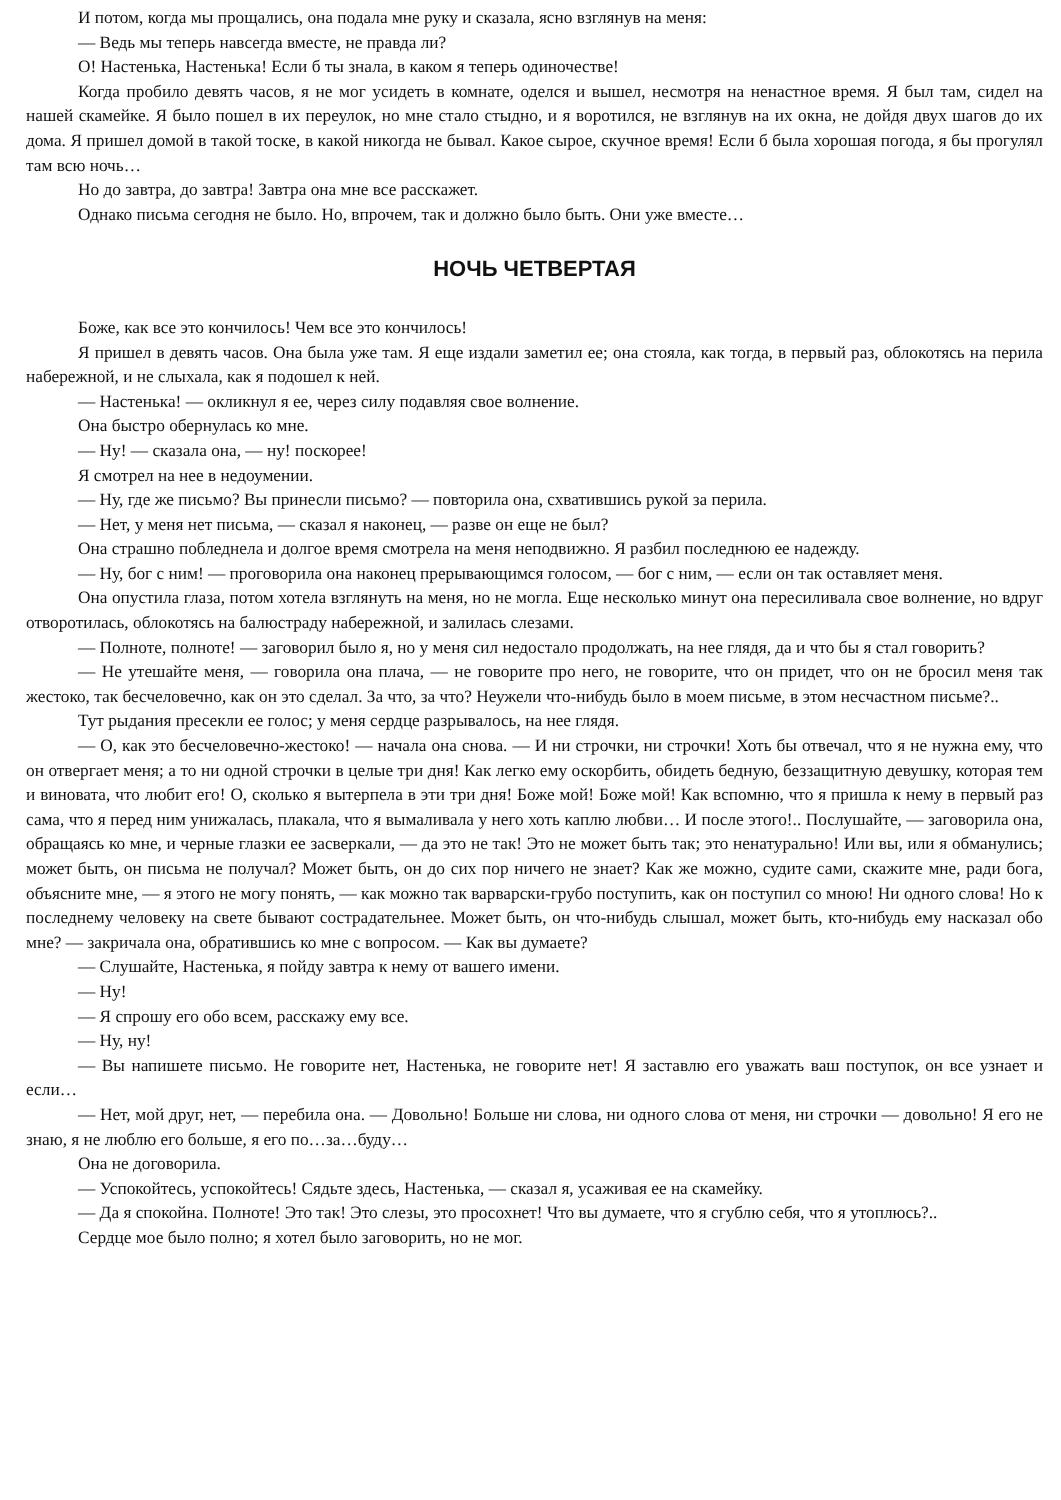И потом, когда мы прощались, она подала мне руку и сказала, ясно взглянув на меня:
— Ведь мы теперь навсегда вместе, не правда ли?
О! Настенька, Настенька! Если б ты знала, в каком я теперь одиночестве!
Когда пробило девять часов, я не мог усидеть в комнате, оделся и вышел, несмотря на ненастное время. Я был там, сидел на нашей скамейке. Я было пошел в их переулок, но мне стало стыдно, и я воротился, не взглянув на их окна, не дойдя двух шагов до их дома. Я пришел домой в такой тоске, в какой никогда не бывал. Какое сырое, скучное время! Если б была хорошая погода, я бы прогулял там всю ночь…
Но до завтра, до завтра! Завтра она мне все расскажет.
Однако письма сегодня не было. Но, впрочем, так и должно было быть. Они уже вместе…
НОЧЬ ЧЕТВЕРТАЯ
Боже, как все это кончилось! Чем все это кончилось!
Я пришел в девять часов. Она была уже там. Я еще издали заметил ее; она стояла, как тогда, в первый раз, облокотясь на перила набережной, и не слыхала, как я подошел к ней.
— Настенька! — окликнул я ее, через силу подавляя свое волнение.
Она быстро обернулась ко мне.
— Ну! — сказала она, — ну! поскорее!
Я смотрел на нее в недоумении.
— Ну, где же письмо? Вы принесли письмо? — повторила она, схватившись рукой за перила.
— Нет, у меня нет письма, — сказал я наконец, — разве он еще не был?
Она страшно побледнела и долгое время смотрела на меня неподвижно. Я разбил последнюю ее надежду.
— Ну, бог с ним! — проговорила она наконец прерывающимся голосом, — бог с ним, — если он так оставляет меня.
Она опустила глаза, потом хотела взглянуть на меня, но не могла. Еще несколько минут она пересиливала свое волнение, но вдруг отворотилась, облокотясь на балюстраду набережной, и залилась слезами.
— Полноте, полноте! — заговорил было я, но у меня сил недостало продолжать, на нее глядя, да и что бы я стал говорить?
— Не утешайте меня, — говорила она плача, — не говорите про него, не говорите, что он придет, что он не бросил меня так жестоко, так бесчеловечно, как он это сделал. За что, за что? Неужели что-нибудь было в моем письме, в этом несчастном письме?..
Тут рыдания пресекли ее голос; у меня сердце разрывалось, на нее глядя.
— О, как это бесчеловечно-жестоко! — начала она снова. — И ни строчки, ни строчки! Хоть бы отвечал, что я не нужна ему, что он отвергает меня; а то ни одной строчки в целые три дня! Как легко ему оскорбить, обидеть бедную, беззащитную девушку, которая тем и виновата, что любит его! О, сколько я вытерпела в эти три дня! Боже мой! Боже мой! Как вспомню, что я пришла к нему в первый раз сама, что я перед ним унижалась, плакала, что я вымаливала у него хоть каплю любви… И после этого!.. Послушайте, — заговорила она, обращаясь ко мне, и черные глазки ее засверкали, — да это не так! Это не может быть так; это ненатурально! Или вы, или я обманулись; может быть, он письма не получал? Может быть, он до сих пор ничего не знает? Как же можно, судите сами, скажите мне, ради бога, объясните мне, — я этого не могу понять, — как можно так варварски-грубо поступить, как он поступил со мною! Ни одного слова! Но к последнему человеку на свете бывают сострадательнее. Может быть, он что-нибудь слышал, может быть, кто-нибудь ему насказал обо мне? — закричала она, обратившись ко мне с вопросом. — Как вы думаете?
— Слушайте, Настенька, я пойду завтра к нему от вашего имени.
— Ну!
— Я спрошу его обо всем, расскажу ему все.
— Ну, ну!
— Вы напишете письмо. Не говорите нет, Настенька, не говорите нет! Я заставлю его уважать ваш поступок, он все узнает и если…
— Нет, мой друг, нет, — перебила она. — Довольно! Больше ни слова, ни одного слова от меня, ни строчки — довольно! Я его не знаю, я не люблю его больше, я его по…за…буду…
Она не договорила.
— Успокойтесь, успокойтесь! Сядьте здесь, Настенька, — сказал я, усаживая ее на скамейку.
— Да я спокойна. Полноте! Это так! Это слезы, это просохнет! Что вы думаете, что я сгублю себя, что я утоплюсь?..
Сердце мое было полно; я хотел было заговорить, но не мог.